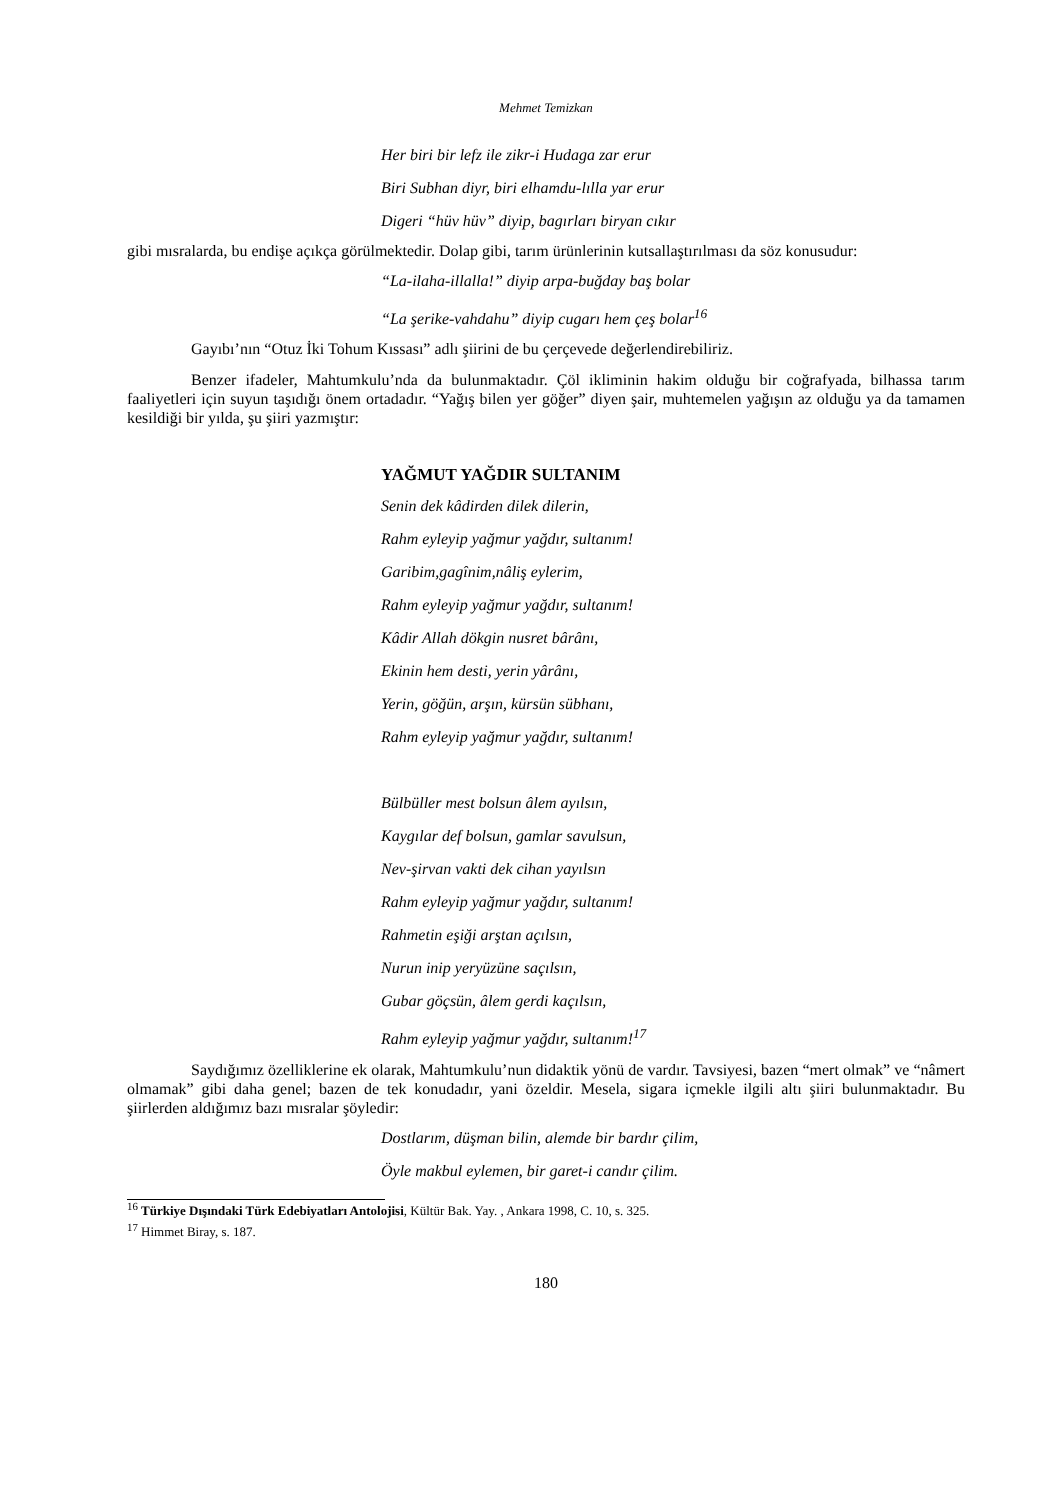Mehmet Temizkan
Her biri bir lefz ile zikr-i Hudaga zar erur
Biri Subhan diyr, biri elhamdu-lılla yar erur
Digeri “hüv hüv” diyip, bagırları biryan cıkır
gibi mısralarda, bu endişe açıkça görülmektedir. Dolap gibi, tarım ürünlerinin kutsallaştırılması da söz konusudur:
“La-ilaha-illalla!” diyip arpa-buğday baş bolar
“La şerike-vahdahu” diyip cugarı hem çeş bolar<sup>16</sup>
Gayıbı’nın “Otuz İki Tohum Kıssası” adlı şiirini de bu çerçevede değerlendirebiliriz.
Benzer ifadeler, Mahtumkulu’nda da bulunmaktadır. Çöl ikliminin hakim olduğu bir coğrafyada, bilhassa tarım faaliyetleri için suyun taşıdığı önem ortadadır. “Yağış bilen yer göğer” diyen şair, muhtemelen yağışın az olduğu ya da tamamen kesildiği bir yılda, şu şiiri yazmıştır:
YAĞMUT YAĞDIR SULTANIM
Senin dek kâdirden dilek dilerin,
Rahm eyleyip yağmur yağdır, sultanım!
Garibim,gagînim,nâliş eylerim,
Rahm eyleyip yağmur yağdır, sultanım!
Kâdir Allah dökgin nusret bârânı,
Ekinin hem desti, yerin yârânı,
Yerin, göğün, arşın, kürsün sübhanı,
Rahm eyleyip yağmur yağdır, sultanım!
Bülbüller mest bolsun âlem ayılsın,
Kaygılar def bolsun, gamlar savulsun,
Nev-şirvan vakti dek cihan yayılsın
Rahm eyleyip yağmur yağdır, sultanım!
Rahmetin eşiği arştan açılsın,
Nurun inip yeryüzüne saçılsın,
Gubar göçsün, âlem gerdi kaçılsın,
Rahm eyleyip yağmur yağdır, sultanım!<sup>17</sup>
Saydığımız özelliklerine ek olarak, Mahtumkulu’nun didaktik yönü de vardır. Tavsiyesi, bazen “mert olmak” ve “nâmert olmamak” gibi daha genel; bazen de tek konudadır, yani özeldir. Mesela, sigara içmekle ilgili altı şiiri bulunmaktadır. Bu şiirlerden aldığımız bazı mısralar şöyledir:
Dostlarım, düşman bilin, alemde bir bardır çilim,
Öyle makbul eylemen, bir garet-i candır çilim.
<sup>16</sup> Türkiye Dışındaki Türk Edebiyatları Antolojisi, Kültür Bak. Yay. , Ankara 1998, C. 10, s. 325.
<sup>17</sup> Himmet Biray, s. 187.
180